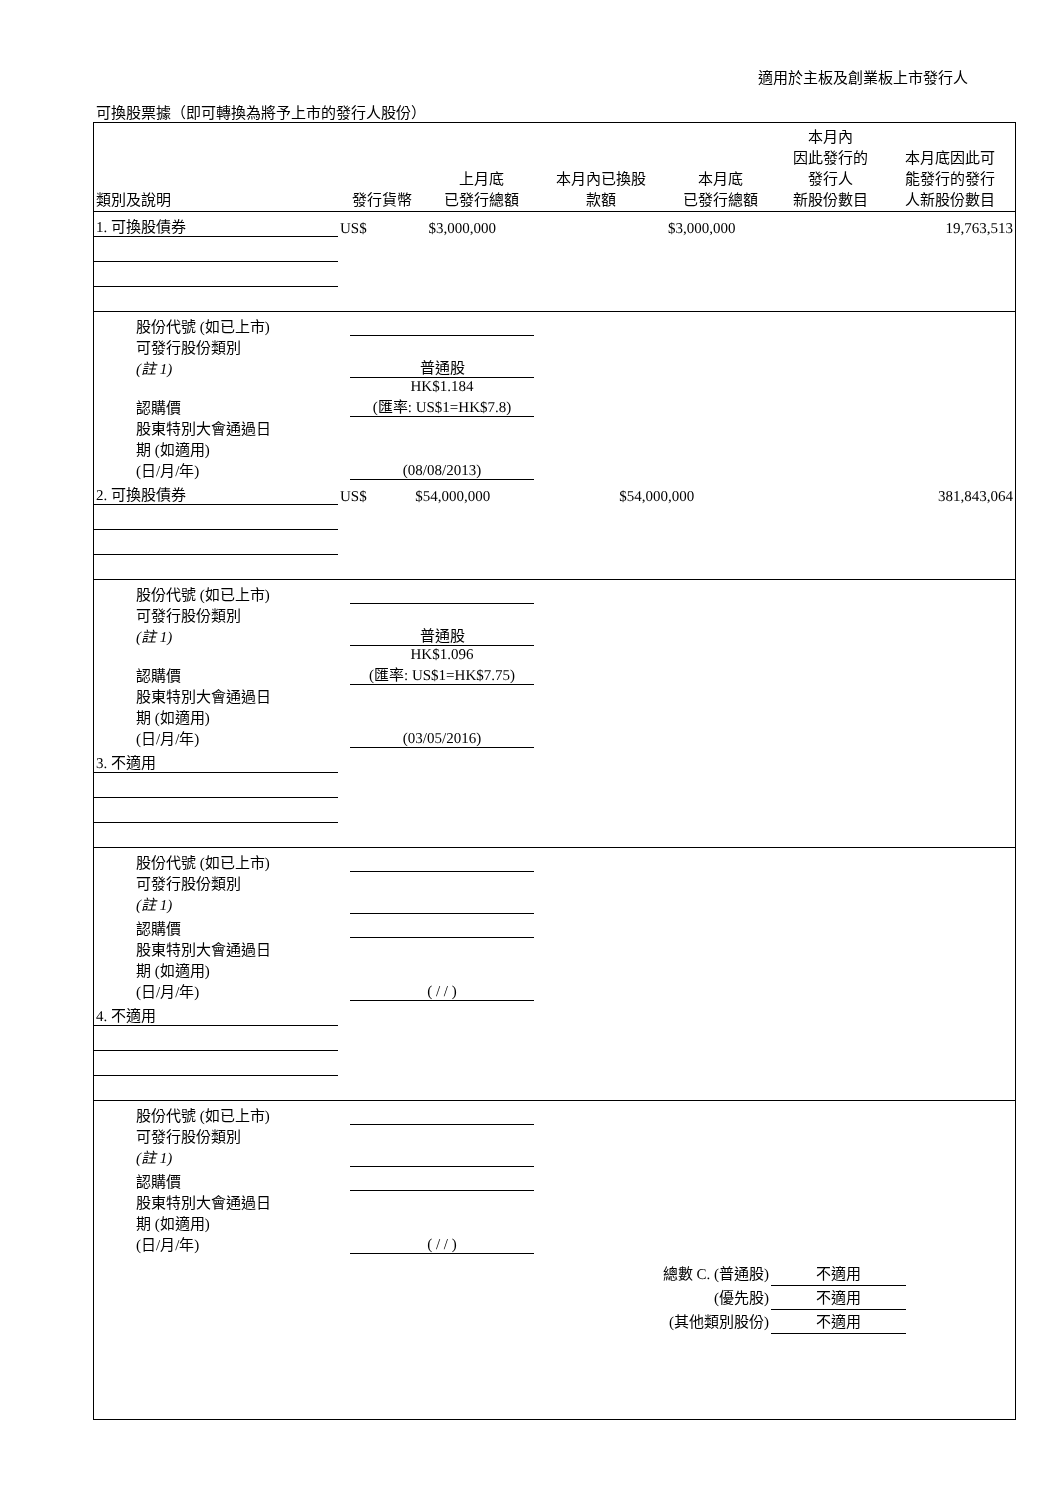適用於主板及創業板上市發行人
可換股票據（即可轉換為將予上市的發行人股份）
| 類別及說明 | 發行貨幣 | 上月底 已發行總額 | 本月內已換股 款額 | 本月底 已發行總額 | 本月內 因此發行的 發行人 新股份數目 | 本月底因此可 能發行的發行 人新股份數目 |
| --- | --- | --- | --- | --- | --- | --- |
| 1. 可換股債券 | US$ | $3,000,000 | | $3,000,000 | | 19,763,513 |
| 股份代號 (如已上市) | |
| 可發行股份類別 (註 1) | 普通股 |
| 認購價 | HK$1.184 (匯率: US$1=HK$7.8) |
| 股東特別大會通過日 期 (如適用) (日/月/年) | (08/08/2013) |
| 2. 可換股債券 | US$ | $54,000,000 | | $54,000,000 | | 381,843,064 |
| 股份代號 (如已上市) | |
| 可發行股份類別 (註 1) | 普通股 |
| 認購價 | HK$1.096 (匯率: US$1=HK$7.75) |
| 股東特別大會通過日 期 (如適用) (日/月/年) | (03/05/2016) |
| 3. 不適用 | | | | | | |
| 股份代號 (如已上市) | |
| 可發行股份類別 (註 1) | |
| 認購價 | |
| 股東特別大會通過日 期 (如適用) (日/月/年) | ( / / ) |
| 4. 不適用 | | | | | | |
| 股份代號 (如已上市) | |
| 可發行股份類別 (註 1) | |
| 認購價 | |
| 股東特別大會通過日 期 (如適用) (日/月/年) | ( / / ) |
總數 C. (普通股) 不適用
(優先股) 不適用
(其他類別股份) 不適用